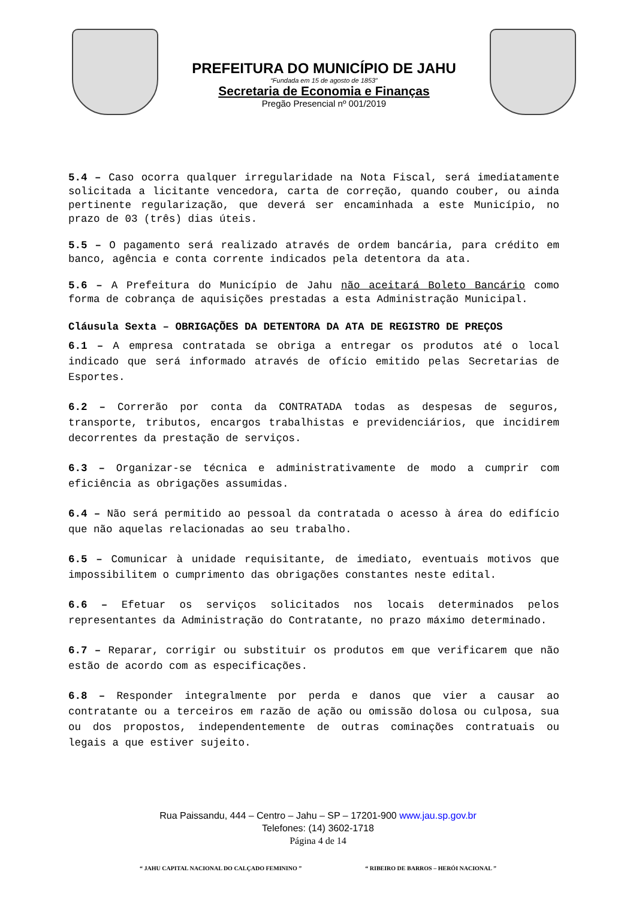PREFEITURA DO MUNICÍPIO DE JAHU
“Fundada em 15 de agosto de 1853”
Secretaria de Economia e Finanças
Pregão Presencial nº 001/2019
5.4 – Caso ocorra qualquer irregularidade na Nota Fiscal, será imediatamente solicitada a licitante vencedora, carta de correção, quando couber, ou ainda pertinente regularização, que deverá ser encaminhada a este Município, no prazo de 03 (três) dias úteis.
5.5 – O pagamento será realizado através de ordem bancária, para crédito em banco, agência e conta corrente indicados pela detentora da ata.
5.6 – A Prefeitura do Município de Jahu não aceitará Boleto Bancário como forma de cobrança de aquisições prestadas a esta Administração Municipal.
Cláusula Sexta – OBRIGAÇÕES DA DETENTORA DA ATA DE REGISTRO DE PREÇOS
6.1 – A empresa contratada se obriga a entregar os produtos até o local indicado que será informado através de ofício emitido pelas Secretarias de Esportes.
6.2 – Correrão por conta da CONTRATADA todas as despesas de seguros, transporte, tributos, encargos trabalhistas e previdenciários, que incidirem decorrentes da prestação de serviços.
6.3 – Organizar-se técnica e administrativamente de modo a cumprir com eficiência as obrigações assumidas.
6.4 – Não será permitido ao pessoal da contratada o acesso à área do edifício que não aquelas relacionadas ao seu trabalho.
6.5 – Comunicar à unidade requisitante, de imediato, eventuais motivos que impossibilitem o cumprimento das obrigações constantes neste edital.
6.6 – Efetuar os serviços solicitados nos locais determinados pelos representantes da Administração do Contratante, no prazo máximo determinado.
6.7 – Reparar, corrigir ou substituir os produtos em que verificarem que não estão de acordo com as especificações.
6.8 – Responder integralmente por perda e danos que vier a causar ao contratante ou a terceiros em razão de ação ou omissão dolosa ou culposa, sua ou dos propostos, independentemente de outras cominações contratuais ou legais a que estiver sujeito.
Rua Paissandu, 444 – Centro – Jahu – SP – 17201-900 www.jau.sp.gov.br
Telefones: (14) 3602-1718
Página 4 de 14
“ JAHU CAPITAL NACIONAL DO CALÇADO FEMININO ” “ RIBEIRO DE BARROS – HERÓI NACIONAL ”